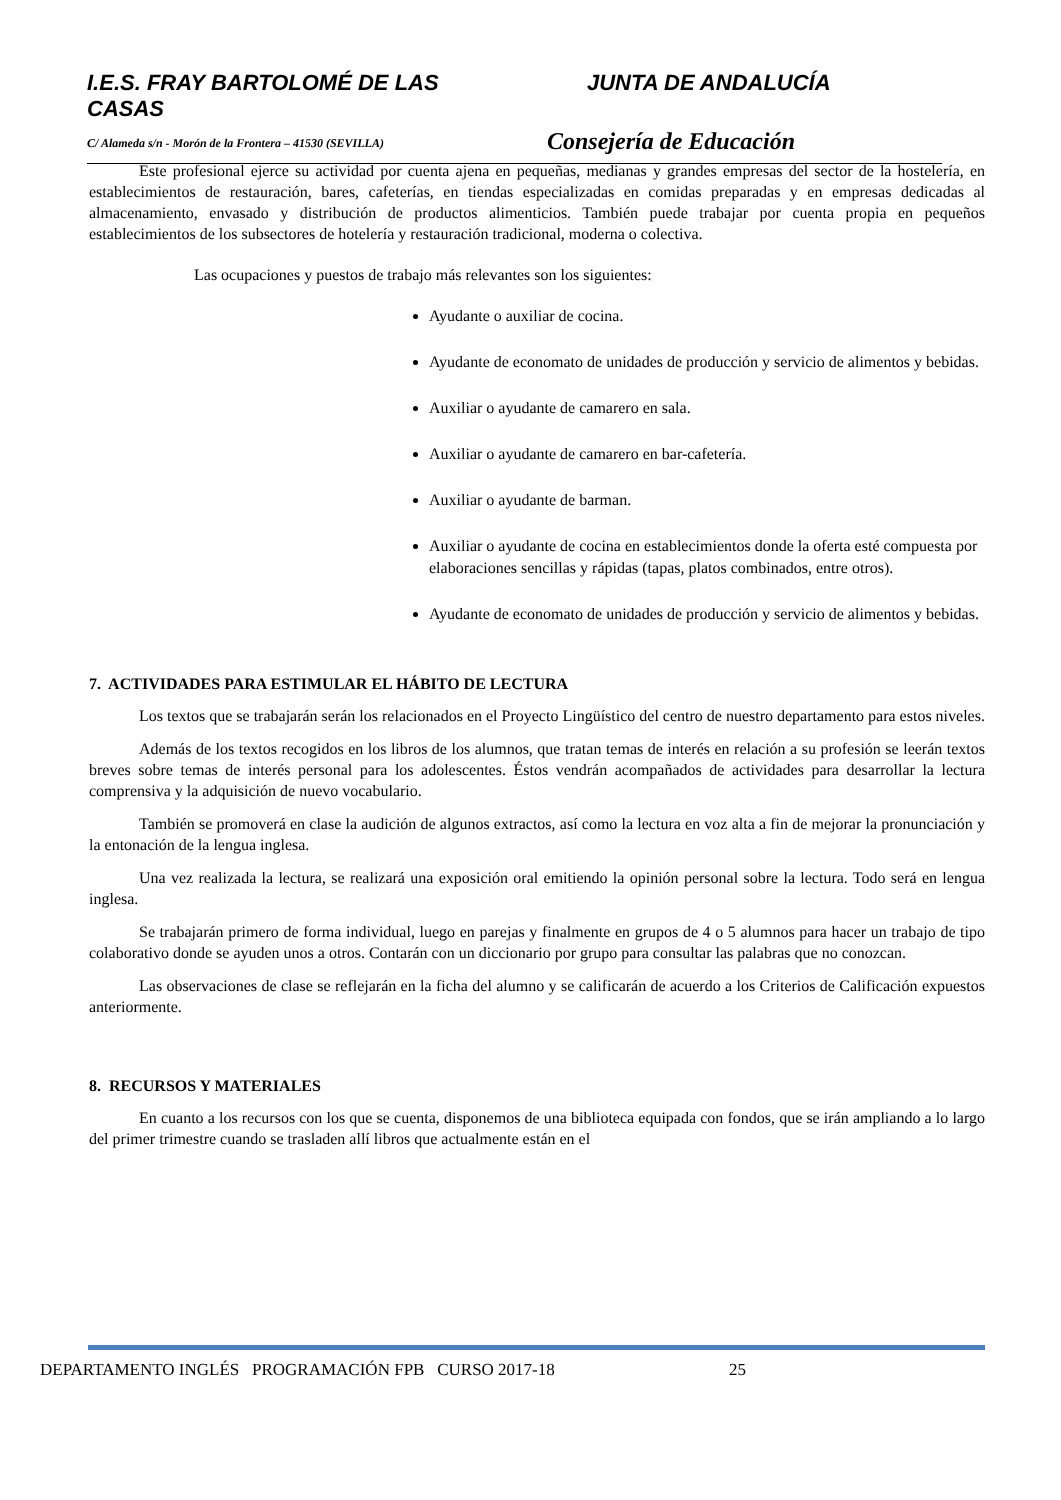I.E.S. FRAY BARTOLOMÉ DE LAS CASAS
JUNTA DE ANDALUCÍA
C/ Alameda s/n - Morón de la Frontera – 41530 (SEVILLA)
Consejería de Educación
Este profesional ejerce su actividad por cuenta ajena en pequeñas, medianas y grandes empresas del sector de la hostelería, en establecimientos de restauración, bares, cafeterías, en tiendas especializadas en comidas preparadas y en empresas dedicadas al almacenamiento, envasado y distribución de productos alimenticios. También puede trabajar por cuenta propia en pequeños establecimientos de los subsectores de hotelería y restauración tradicional, moderna o colectiva.
Las ocupaciones y puestos de trabajo más relevantes son los siguientes:
Ayudante o auxiliar de cocina.
Ayudante de economato de unidades de producción y servicio de alimentos y bebidas.
Auxiliar o ayudante de camarero en sala.
Auxiliar o ayudante de camarero en bar-cafetería.
Auxiliar o ayudante de barman.
Auxiliar o ayudante de cocina en establecimientos donde la oferta esté compuesta por elaboraciones sencillas y rápidas (tapas, platos combinados, entre otros).
Ayudante de economato de unidades de producción y servicio de alimentos y bebidas.
7. ACTIVIDADES PARA ESTIMULAR EL HÁBITO DE LECTURA
Los textos que se trabajarán serán los relacionados en el Proyecto Lingüístico del centro de nuestro departamento para estos niveles.
Además de los textos recogidos en los libros de los alumnos, que tratan temas de interés en relación a su profesión se leerán textos breves sobre temas de interés personal para los adolescentes. Éstos vendrán acompañados de actividades para desarrollar la lectura comprensiva y la adquisición de nuevo vocabulario.
También se promoverá en clase la audición de algunos extractos, así como la lectura en voz alta a fin de mejorar la pronunciación y la entonación de la lengua inglesa.
Una vez realizada la lectura, se realizará una exposición oral emitiendo la opinión personal sobre la lectura. Todo será en lengua inglesa.
Se trabajarán primero de forma individual, luego en parejas y finalmente en grupos de 4 o 5 alumnos para hacer un trabajo de tipo colaborativo donde se ayuden unos a otros. Contarán con un diccionario por grupo para consultar las palabras que no conozcan.
Las observaciones de clase se reflejarán en la ficha del alumno y se calificarán de acuerdo a los Criterios de Calificación expuestos anteriormente.
8. RECURSOS Y MATERIALES
En cuanto a los recursos con los que se cuenta, disponemos de una biblioteca equipada con fondos, que se irán ampliando a lo largo del primer trimestre cuando se trasladen allí libros que actualmente están en el
DEPARTAMENTO INGLÉS PROGRAMACIÓN FPB CURSO 2017-18 25